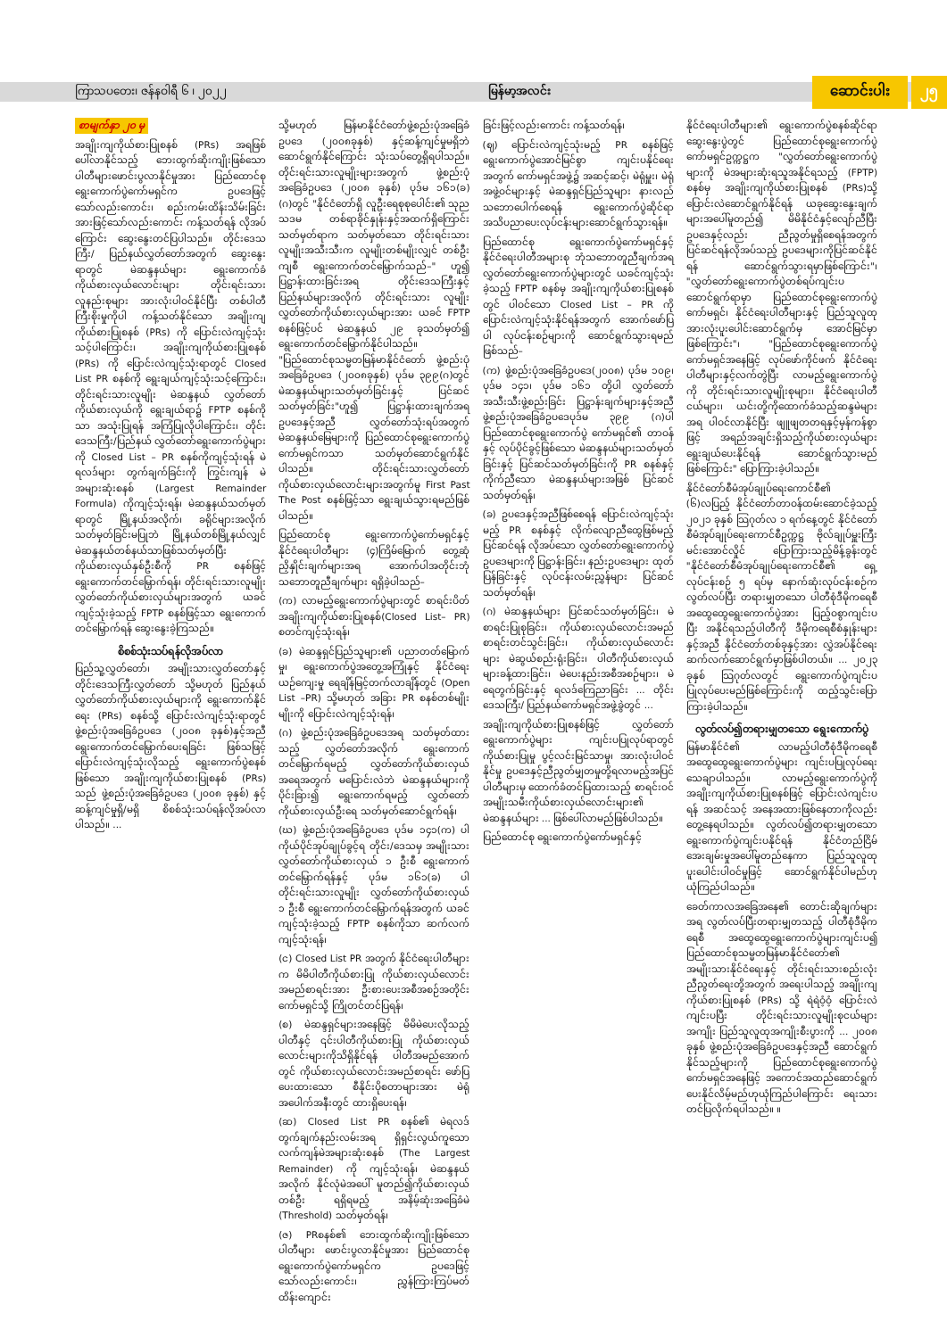ကြာသပတေး၊ ဇန်နဝါရီ ၆ ၊ ၂၀၂၂ မြန်မာ့အလင်း ဆောင်းပါး ၂၅
စာမျက်နှာ ၂၀ မှ
အချိုးကျကိုယ်စားပြုစနစ် (PRs) အရဖြစ်ပေါ်လာနိုင်သည့် ဘေးထွက်ဆိုးကျိုးဖြစ်သော ပါတီများဖောင်းပွလာနိုင်မှုအား ပြည်ထောင်စုရွေးကောက်ပွဲကော်မရှင်က ဥပဒေဖြင့်သော်လည်းကောင်း၊ စည်းကမ်းထိန်းသိမ်းခြင်းအားဖြင့်သော်လည်းကောင်း ကန့်သတ်ရန် လိုအပ်ကြောင်း ဆွေးနွေးတင်ပြပါသည်။ တိုင်းဒေသကြီး/ ပြည်နယ်လွှတ်တော်အတွက် ဆွေးနွေးရာတွင် မဲဆန္ဒနယ်များ ရွေးကောက်ခံကိုယ်စားလှယ်လောင်းများ တိုင်းရင်းသားလူနည်းစုများ အားလုံးပါဝင်နိုင်ပြီး တစ်ပါတီကြီးစိုးမှုကိုပါ ကန့်သတ်နိုင်သော အချိုးကျကိုယ်စားပြုစနစ် (PRs) ကို ပြောင်းလဲကျင့်သုံးသင့်ပါကြောင်း၊ အချိုးကျကိုယ်စားပြုစနစ် (PRs) ကို ပြောင်းလဲကျင့်သုံးရာတွင် Closed List PR စနစ်ကို ရွေးချယ်ကျင့်သုံးသင့်ကြောင်း၊ တိုင်းရင်းသားလူမျိုး မဲဆန္ဒနယ် လွှတ်တော်ကိုယ်စားလှယ်ကို ရွေးချယ်ရာ၌ FPTP စနစ်ကိုသာ အသုံးပြုရန် အကြံပြုလိုပါကြောင်း၊ တိုင်းဒေသကြီး/ပြည်နယ် လွှတ်တော်ရွေးကောက်ပွဲများကို Closed List – PR စနစ်ကိုကျင့်သုံးရန် မဲရလဒ်များ တွက်ချက်ခြင်းကို ကြွင်းကျန် မဲအများဆုံးစနစ် (Largest Remainder Formula) ကိုကျင့်သုံးရန်၊ မဲဆန္ဒနယ်သတ်မှတ်ရာတွင် မြို့နယ်အလိုက်၊ ခရိုင်များအလိုက်သတ်မှတ်ခြင်းမပြုဘဲ မြို့နယ်တစ်မြို့နယ်လျှင် မဲဆန္ဒနယ်တစ်နယ်သာဖြစ်သတ်မှတ်ပြီး ကိုယ်စားလှယ်နှစ်ဦးစီကို PR စနစ်ဖြင့် ရွေးကောက်တင်မြှောက်ရန်၊ တိုင်းရင်းသားလူမျိုး လွှတ်တော်ကိုယ်စားလှယ်များအတွက် ယခင်ကျင့်သုံးခဲ့သည့် FPTP စနစ်ဖြင့်သာ ရွေးကောက်တင်မြှောက်ရန် ဆွေးနွေးခဲ့ကြသည်။
စိစစ်သုံးသပ်ရန်လိုအပ်လာ
ပြည်သူ့လွှတ်တော်၊ အမျိုးသားလွှတ်တော်နှင့် တိုင်းဒေသကြီးလွှတ်တော် သို့မဟုတ် ပြည်နယ်လွှတ်တော်ကိုယ်စားလှယ်များကို ရွေးကောက်နိုင်ရေး (PRs) စနစ်သို့ ပြောင်းလဲကျင့်သုံးရာတွင် ဖွဲ့စည်းပုံအခြေခံဥပဒေ (၂၀၀၈ ခုနှစ်)နှင့်အညီ ရွေးကောက်တင်မြှောက်ပေးရခြင်း ဖြစ်သဖြင့် ပြောင်းလဲကျင့်သုံးလိုသည့် ရွေးကောက်ပွဲစနစ်ဖြစ်သော အချိုးကျကိုယ်စားပြုစနစ် (PRs) သည် ဖွဲ့စည်းပုံအခြေခံဥပဒေ (၂၀၀၈ ခုနှစ်) နှင့်ဆန့်ကျင်မှုရှိ/မရှိ စိစစ်သုံးသပ်ရန်လိုအပ်လာပါသည်။ ...
သို့မဟုတ် မြန်မာနိုင်ငံတော်ဖွဲ့စည်းပုံအခြေခံဥပဒေ (၂၀၀၈ခုနှစ်) နှင့်ဆန့်ကျင်မှုမရှိဘဲ ဆောင်ရွက်နိုင်ကြောင်း သုံးသပ်တွေ့ရှိရပါသည်။ တိုင်းရင်းသားလူမျိုးများအတွက် ဖွဲ့စည်းပုံအခြေခံဥပဒေ (၂၀၀၈ ခုနှစ်) ပုဒ်မ ၁၆၁(ခ) (ဂ)တွင် "နိုင်ငံတော်ရှိ လူဦးရေစုစုပေါင်း၏ သုည သဒမ တစ်ရာခိုင်နှုန်းနှင့်အထက်ရှိကြောင်း သတ်မှတ်ရာက သတ်မှတ်သော တိုင်းရင်းသားလူမျိုးအသီးသီးက လူမျိုးတစ်မျိုးလျှင် တစ်ဦးကျစီ ရွေးကောက်တင်မြှောက်သည်–" ဟူ၍ ပြဋ္ဌာန်းထားခြင်းအရ တိုင်းဒေသကြီးနှင့် ပြည်နယ်များအလိုက် တိုင်းရင်းသား လူမျိုးလွှတ်တော်ကိုယ်စားလှယ်များအား ယခင် FPTP စနစ်ဖြင့်ပင် မဲဆန္ဒနယ် ၂၉ ခုသတ်မှတ်၍ ရွေးကောက်တင်မြှောက်နိုင်ပါသည်။ "ပြည်ထောင်စုသမ္မတမြန်မာနိုင်ငံတော် ဖွဲ့စည်းပုံအခြေခံဥပဒေ (၂၀၀၈ခုနှစ်) ပုဒ်မ ၃၉၉(ဂ)တွင် မဲဆန္ဒနယ်များသတ်မှတ်ခြင်းနှင့် ပြင်ဆင်သတ်မှတ်ခြင်း"ဟူ၍ ပြဋ္ဌာန်းထားချက်အရ ဥပဒေနှင့်အညီ လွှတ်တော်သုံးရပ်အတွက် မဲဆန္ဒနယ်မြေများကို ပြည်ထောင်စုရွေးကောက်ပွဲကော်မရှင်ကသာ သတ်မှတ်ဆောင်ရွက်နိုင်ပါသည်။ တိုင်းရင်းသားလွှတ်တော်ကိုယ်စားလှယ်လောင်းများအတွက်မူ First Past The Post စနစ်ဖြင့်သာ ရွေးချယ်သွားရမည်ဖြစ်ပါသည်။
ပြည်ထောင်စု ရွေးကောက်ပွဲကော်မရှင်နှင့် နိုင်ငံရေးပါတီများ (၄)ကြိမ်မြောက် တွေ့ဆုံညှိနှိုင်းချက်များအရ အောက်ပါအတိုင်းဘုံသဘောတူညီချက်များ ရရှိခဲ့ပါသည်–
(က) လာမည့်ရွေးကောက်ပွဲများတွင် စာရင်းပိတ် အချိုးကျကိုယ်စားပြုစနစ်(Closed List– PR) စတင်ကျင့်သုံးရန်၊
(ခ) မဲဆန္ဒရှင်ပြည်သူများ၏ ပညာတတ်မြောက်မှု၊ ရွေးကောက်ပွဲအတွေ့အကြုံနှင့် နိုင်ငံရေးယဉ်ကျေးမှု ရေချိန်မြင့်တက်လာချိန်တွင် (Open List –PR) သို့မဟုတ် အခြား PR စနစ်တစ်မျိုးမျိုးကို ပြောင်းလဲကျင့်သုံးရန်၊
(ဂ) ဖွဲ့စည်းပုံအခြေခံဥပဒေအရ သတ်မှတ်ထားသည့် လွှတ်တော်အလိုက် ရွေးကောက်တင်မြှောက်ရမည့် လွှတ်တော်ကိုယ်စားလှယ်အရေအတွက် မပြောင်းလဲဘဲ မဲဆန္ဒနယ်များကို ပိုင်းခြား၍ ရွေးကောက်ရမည့် လွှတ်တော်ကိုယ်စားလှယ်ဦးရေ သတ်မှတ်ဆောင်ရွက်ရန်၊
(ဃ) ဖွဲ့စည်းပုံအခြေခံဥပဒေ ပုဒ်မ ၁၄၁(က) ပါ ကိုယ်ပိုင်အုပ်ချုပ်ခွင့်ရ တိုင်း/ဒေသမှ အမျိုးသားလွှတ်တော်ကိုယ်စားလှယ် ၁ ဦးစီ ရွေးကောက်တင်မြှောက်ရန်နှင့် ပုဒ်မ ၁၆၁(ခ) ပါ တိုင်းရင်းသားလူမျိုး လွှတ်တော်ကိုယ်စားလှယ် ၁ ဦးစီ ရွေးကောက်တင်မြှောက်ရန်အတွက် ယခင်ကျင့်သုံးခဲ့သည့် FPTP စနစ်ကိုသာ ဆက်လက်ကျင့်သုံးရန်၊
(င) Closed List PR အတွက် နိုင်ငံရေးပါတီများက မိမိပါတီကိုယ်စားပြု ကိုယ်စားလှယ်လောင်း အမည်စာရင်းအား ဦးစားပေးအစီအစဉ်အတိုင်း ကော်မရှင်သို့ ကြိုတင်တင်ပြရန်၊
(စ) မဲဆန္ဒရှင်များအနေဖြင့် မိမိမဲပေးလိုသည့်ပါတီနှင့် ၎င်းပါတီကိုယ်စားပြု ကိုယ်စားလှယ်လောင်းများကိုသိရှိနိုင်ရန် ပါတီအမည်အောက်တွင် ကိုယ်စားလှယ်လောင်းအမည်စာရင်း ဖော်ပြပေးထားသော စီနိုင်းပိုစတာများအား မဲရုံအပေါက်အနီးတွင် ထားရှိပေးရန်၊
(ဆ) Closed List PR စနစ်၏ မဲရလဒ်တွက်ချက်နည်းလမ်းအရ ရှိရှင်းလွယ်ကူသော လက်ကျန်မဲအများဆုံးစနစ် (The Largest Remainder) ကို ကျင့်သုံးရန်၊ မဲဆန္ဒနယ်အလိုက် နိုင်လုံမဲအပေါ် မူတည်၍ကိုယ်စားလှယ်တစ်ဦး ရရှိရမည့် အနိမ့်ဆုံးအခြေခံမဲ (Threshold) သတ်မှတ်ရန်၊
(ဇ) PRစနစ်၏ ဘေးထွက်ဆိုးကျိုးဖြစ်သော ပါတီများ ဖောင်းပွလာနိုင်မှုအား ပြည်ထောင်စုရွေးကောက်ပွဲကော်မရှင်က ဥပဒေဖြင့်သော်လည်းကောင်း၊ ညွှန်ကြားကြပ်မတ် ထိန်းကျောင်း
ခြင်းဖြင့်လည်းကောင်း ကန့်သတ်ရန်၊
(ဈ) ပြောင်းလဲကျင့်သုံးမည့် PR စနစ်ဖြင့် ရွေးကောက်ပွဲအောင်မြင်စွာ ကျင်းပနိုင်ရေးအတွက် ကော်မရှင်အဖွဲ့၌ အဆင့်ဆင့်၊ မဲရုံမှူး၊ မဲရုံအဖွဲ့ဝင်များနှင့် မဲဆန္ဒရှင်ပြည်သူများ နားလည်သဘောပေါက်စေရန် ရွေးကောက်ပွဲဆိုင်ရာ အသိပညာပေးလုပ်ငန်းများဆောင်ရွက်သွားရန်။
ပြည်ထောင်စု ရွေးကောက်ပွဲကော်မရှင်နှင့် နိုင်ငံရေးပါတီအများစု ဘုံသဘောတူညီချက်အရ လွှတ်တော်ရွေးကောက်ပွဲများတွင် ယခင်ကျင့်သုံးခဲ့သည့် FPTP စနစ်မှ အချိုးကျကိုယ်စားပြုစနစ်တွင် ပါဝင်သော Closed List – PR ကို ပြောင်းလဲကျင့်သုံးနိုင်ရန်အတွက် အောက်ဖော်ပြပါ လုပ်ငန်းစဉ်များကို ဆောင်ရွက်သွားရမည်ဖြစ်သည်–
(က) ဖွဲ့စည်းပုံအခြေခံဥပဒေ(၂၀၀၈) ပုဒ်မ ၁၀၉၊ ပုဒ်မ ၁၄၁၊ ပုဒ်မ ၁၆၁ တို့ပါ လွှတ်တော်အသီးသီးဖွဲ့စည်းခြင်း ပြဋ္ဌာန်းချက်များနှင့်အညီ ဖွဲ့စည်းပုံအခြေခံဥပဒေပုဒ်မ ၃၉၉ (ဂ)ပါ ပြည်ထောင်စုရွေးကောက်ပွဲ ကော်မရှင်၏ တာဝန်နှင့် လုပ်ပိုင်ခွင့်ဖြစ်သော မဲဆန္ဒနယ်များသတ်မှတ်ခြင်းနှင့် ပြင်ဆင်သတ်မှတ်ခြင်းကို PR စနစ်နှင့် ကိုက်ညီသော မဲဆန္ဒနယ်များအဖြစ် ပြင်ဆင်သတ်မှတ်ရန်၊
(ခ) ဥပဒေနှင့်အညီဖြစ်စေရန် ပြောင်းလဲကျင့်သုံးမည့် PR စနစ်နှင့် လိုက်လျောညီထွေဖြစ်မည့် ပြင်ဆင်ရန် လိုအပ်သော လွှတ်တော်ရွေးကောက်ပွဲဥပဒေများကို ပြဋ္ဌာန်းခြင်း၊ နည်းဥပဒေများ ထုတ်ပြန်ခြင်းနှင့် လုပ်ငန်းလမ်းညွှန်များ ပြင်ဆင်သတ်မှတ်ရန်၊
(ဂ) မဲဆန္ဒနယ်များ ပြင်ဆင်သတ်မှတ်ခြင်း၊ မဲစာရင်းပြုစုခြင်း၊ ကိုယ်စားလှယ်လောင်းအမည်စာရင်းတင်သွင်းခြင်း၊ ကိုယ်စားလှယ်လောင်းများ မဲဆွယ်စည်းရုံးခြင်း၊ ပါတီကိုယ်စားလှယ်များခန့်ထားခြင်း၊ မဲပေးနည်းအစီအစဉ်များ၊ မဲရေတွက်ခြင်းနှင့် ရလဒ်ကြေညာခြင်း ... တိုင်းဒေသကြီး/ ပြည်နယ်ကော်မရှင်အဖွဲ့ခွဲတွင် ...
အချိုးကျကိုယ်စားပြုစနစ်ဖြင့် လွှတ်တော်ရွေးကောက်ပွဲများ ကျင်းပပြုလုပ်ရာတွင် ကိုယ်စားပြုမှု ပွင့်လင်းမြင်သာမှု၊ အားလုံးပါဝင်နိုင်မှု ဥပဒေနှင့်ညီညွတ်မျှတမှုတို့ရလာမည့်အပြင် ပါတီများမှ ထောက်ခံတင်ပြထားသည့် စာရင်းဝင်အမျိုးသမီးကိုယ်စားလှယ်လောင်းများ၏ မဲဆန္ဒနယ်များ ... ဖြစ်ပေါ်လာမည်ဖြစ်ပါသည်။
ပြည်ထောင်စု ရွေးကောက်ပွဲကော်မရှင်နှင့်
နိုင်ငံရေးပါတီများ၏ ရွေးကောက်ပွဲစနစ်ဆိုင်ရာဆွေးနွေးပွဲတွင် ပြည်ထောင်စုရွေးကောက်ပွဲကော်မရှင်ဥက္ကဋ္ဌက "လွှတ်တော်ရွေးကောက်ပွဲများကို မဲအများဆုံးရသူအနိုင်ရသည့် (FPTP) စနစ်မှ အချိုးကျကိုယ်စားပြုစနစ် (PRs)သို့ ပြောင်းလဲဆောင်ရွက်နိုင်ရန် ယခုဆွေးနွေးချက်များအပေါ်မူတည်၍ မိမိနိုင်ငံနှင့်လျော်ညီပြီး ဥပဒေနှင့်လည်း ညီညွတ်မှုရှိစေရန်အတွက် ပြင်ဆင်ရန်လိုအပ်သည့် ဥပဒေများကိုပြင်ဆင်နိုင်ရန် ဆောင်ရွက်သွားရမှာဖြစ်ကြောင်း"၊ "လွှတ်တော်ရွေးကောက်ပွဲတစ်ရပ်ကျင်းပဆောင်ရွက်ရာမှာ ပြည်ထောင်စုရွေးကောက်ပွဲကော်မရှင်၊ နိုင်ငံရေးပါတီများနှင့် ပြည်သူလူထု အားလုံးပူးပေါင်းဆောင်ရွက်မှ အောင်မြင်မှာဖြစ်ကြောင်း"၊ "ပြည်ထောင်စုရွေးကောက်ပွဲကော်မရှင်အနေဖြင့် လုပ်ဖော်ကိုင်ဖက် နိုင်ငံရေးပါတီများနှင့်လက်တွဲပြီး လာမည့်ရွေးကောက်ပွဲကို တိုင်းရင်းသားလူမျိုးစုများ၊ နိုင်ငံရေးပါတီငယ်များ၊ ယင်းတို့ကိုထောက်ခံသည့်ဆန္ဒမဲများအရ ပါဝင်လာနိုင်ပြီး ဖျူဖျတတရနှင့်မှန်ကန်စွာဖြင့် အရည်အချင်းရှိသည့်ကိုယ်စားလှယ်များရွေးချယ်ပေးနိုင်ရန် ဆောင်ရွက်သွားမည်ဖြစ်ကြောင်း" ပြောကြားခဲ့ပါသည်။
နိုင်ငံတော်စီမံအုပ်ချုပ်ရေးကောင်စီ၏ (၆)လပြည့် နိုင်ငံတော်တာဝန်ထမ်းဆောင်ခဲ့သည့် ၂၀၂၁ ခုနှစ် သြဂုတ်လ ၁ ရက်နေ့တွင် နိုင်ငံတော်စီမံအုပ်ချုပ်ရေးကောင်စီဥက္ကဋ္ဌ ဗိုလ်ချုပ်မှူးကြီးမင်းအောင်လှိုင် ပြောကြားသည့်မိန့်ခွန်းတွင် "နိုင်ငံတော်စီမံအုပ်ချုပ်ရေးကောင်စီ၏ ရှေ့လုပ်ငန်းစဉ် ၅ ရပ်မှ နောက်ဆုံးလုပ်ငန်းစဉ်က လွတ်လပ်ပြီး တရားမျှတသော ပါတီစုံဒီမိုကရေစီအထွေထွေရွေးကောက်ပွဲအား ပြည့်ဝစွာကျင်းပပြီး အနိုင်ရသည့်ပါတီကို ဒီမိုကရေစီစံနှုန်းများနှင့်အညီ နိုင်ငံတော်တစ်ခုနှင့်အား လွှဲအပ်နိုင်ရေးဆက်လက်ဆောင်ရွက်မှာဖြစ်ပါတယ်။ ... ၂၀၂၃ ခုနှစ် သြဂုတ်လတွင် ရွေးကောက်ပွဲကျင်းပပြုလုပ်ပေးမည်ဖြစ်ကြောင်းကို ထည့်သွင်းပြောကြားခဲ့ပါသည်။
လွတ်လပ်၍တရားမျှတသော ရွေးကောက်ပွဲ
မြန်မာနိုင်ငံ၏ လာမည့်ပါတီစုံဒီမိုကရေစီအထွေထွေရွေးကောက်ပွဲများ ကျင်းပပြုလုပ်ရေးသေချာပါသည်။ လာမည့်ရွေးကောက်ပွဲကိုအချိုးကျကိုယ်စားပြုစနစ်ဖြင့် ပြောင်းလဲကျင်းပရန် အဆင်သင့် အနေအထားဖြစ်နေတာကိုလည်း တွေ့နေရပါသည်။ လွတ်လပ်၍တရားမျှတသော ရွေးကောက်ပွဲကျင်းပနိုင်ရန် နိုင်ငံတည်ငြိမ်အေးချမ်းမှုအပေါ်မူတည်နေကာ ပြည်သူလူထု ပူးပေါင်းပါဝင်မှုဖြင့် ဆောင်ရွက်နိုင်ပါမည်ဟု ယုံကြည်ပါသည်။
ခေတ်ကာလအခြေအနေ၏ တောင်းဆိုချက်များအရ လွတ်လပ်ပြီးတရားမျှတသည့် ပါတီစုံဒီမိုကရေစီ အထွေထွေရွေးကောက်ပွဲများကျင်းပ၍ ပြည်ထောင်စုသမ္မတမြန်မာနိုင်ငံတော်၏ အမျိုးသားနိုင်ငံရေးနှင့် တိုင်းရင်းသားစည်းလုံးညီညွတ်ရေးတို့အတွက် အရေးပါသည့် အချိုးကျကိုယ်စားပြုစနစ် (PRs) သို့ ရဲရဲဝံ့ဝံ့ ပြောင်းလဲကျင်းပပြီး တိုင်းရင်းသားလူမျိုးစုငယ်များအကျိုး ပြည်သူလူထုအကျိုးစီးပွားကို ... ၂၀၀၈ ခုနှစ် ဖွဲ့စည်းပုံအခြေခံဥပဒေနှင့်အညီ ဆောင်ရွက်နိုင်သည့်များကို ပြည်ထောင်စုရွေးကောက်ပွဲကော်မရှင်အနေဖြင့် အကောင်အထည်ဆောင်ရွက်ပေးနိုင်လိမ့်မည်ဟုယုံကြည်ပါကြောင်း ရေးသားတင်ပြလိုက်ရပါသည်။ ။